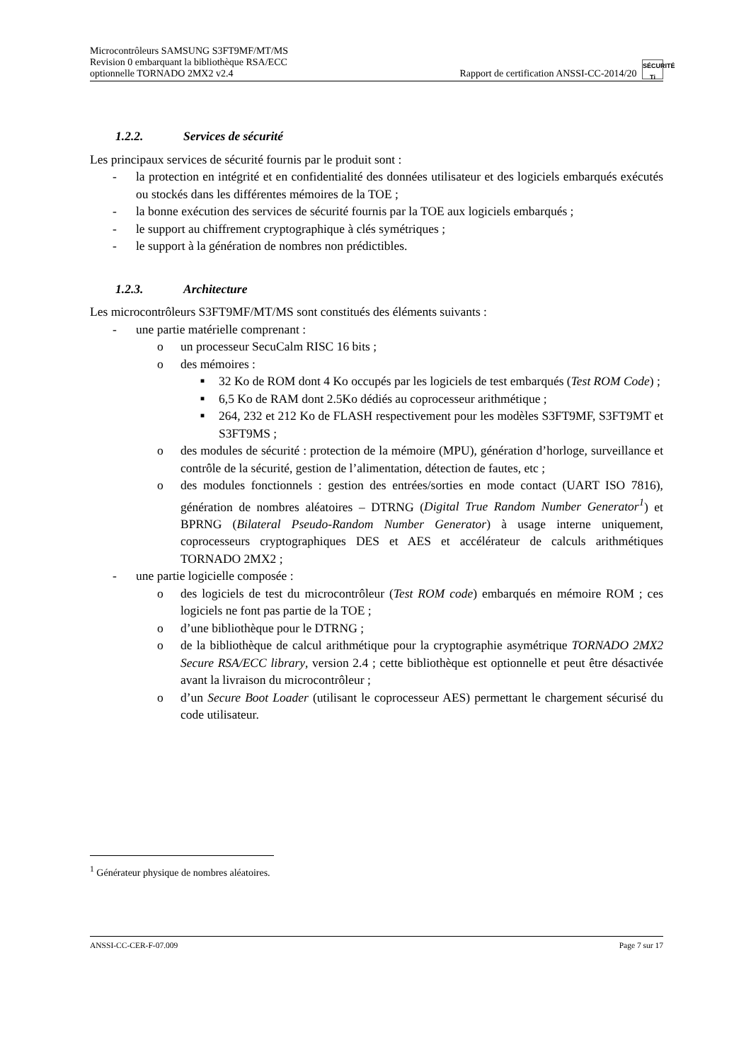Microcontrôleurs SAMSUNG S3FT9MF/MT/MS
Revision 0 embarquant la bibliothèque RSA/ECC
optionnelle TORNADO 2MX2 v2.4
Rapport de certification ANSSI-CC-2014/20 SÉCURITÉ
Ti
1.2.2. Services de sécurité
Les principaux services de sécurité fournis par le produit sont :
- la protection en intégrité et en confidentialité des données utilisateur et des logiciels embarqués exécutés ou stockés dans les différentes mémoires de la TOE ;
- la bonne exécution des services de sécurité fournis par la TOE aux logiciels embarqués ;
- le support au chiffrement cryptographique à clés symétriques ;
- le support à la génération de nombres non prédictibles.
1.2.3. Architecture
Les microcontrôleurs S3FT9MF/MT/MS sont constitués des éléments suivants :
- une partie matérielle comprenant :
o un processeur SecuCalm RISC 16 bits ;
o des mémoires :
■ 32 Ko de ROM dont 4 Ko occupés par les logiciels de test embarqués (Test ROM Code) ;
■ 6,5 Ko de RAM dont 2.5Ko dédiés au coprocesseur arithmétique ;
■ 264, 232 et 212 Ko de FLASH respectivement pour les modèles S3FT9MF, S3FT9MT et S3FT9MS ;
o des modules de sécurité : protection de la mémoire (MPU), génération d’horloge, surveillance et contrôle de la sécurité, gestion de l’alimentation, détection de fautes, etc ;
o des modules fonctionnels : gestion des entrées/sorties en mode contact (UART ISO 7816), génération de nombres aléatoires – DTRNG (Digital True Random Number Generator<sup>1</sup>) et BPRNG (Bilateral Pseudo-Random Number Generator) à usage interne uniquement, coprocesseurs cryptographiques DES et AES et accélérateur de calculs arithmétiques TORNADO 2MX2 ;
- une partie logicielle composée :
o des logiciels de test du microcontrôleur (Test ROM code) embarqués en mémoire ROM ; ces logiciels ne font pas partie de la TOE ;
o d’une bibliothèque pour le DTRNG ;
o de la bibliothèque de calcul arithmétique pour la cryptographie asymétrique TORNADO 2MX2 Secure RSA/ECC library, version 2.4 ; cette bibliothèque est optionnelle et peut être désactivée avant la livraison du microcontrôleur ;
o d’un Secure Boot Loader (utilisant le coprocesseur AES) permettant le chargement sécurisé du code utilisateur.
<sup>1</sup> Générateur physique de nombres aléatoires.
ANSSI-CC-CER-F-07.009 Page 7 sur 17